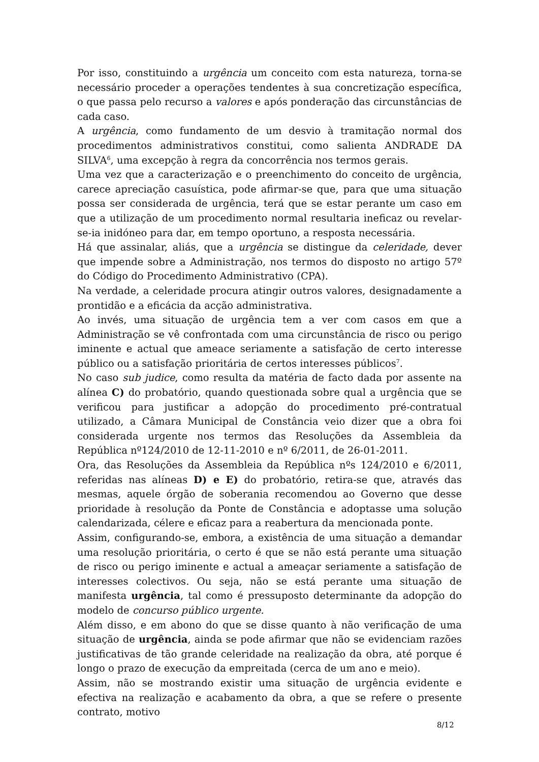Por isso, constituindo a urgência um conceito com esta natureza, torna-se necessário proceder a operações tendentes à sua concretização específica, o que passa pelo recurso a valores e após ponderação das circunstâncias de cada caso.
A urgência, como fundamento de um desvio à tramitação normal dos procedimentos administrativos constitui, como salienta ANDRADE DA SILVA<sup>6</sup>, uma excepção à regra da concorrência nos termos gerais.
Uma vez que a caracterização e o preenchimento do conceito de urgência, carece apreciação casuística, pode afirmar-se que, para que uma situação possa ser considerada de urgência, terá que se estar perante um caso em que a utilização de um procedimento normal resultaria ineficaz ou revelar-se-ia inidóneo para dar, em tempo oportuno, a resposta necessária.
Há que assinalar, aliás, que a urgência se distingue da celeridade, dever que impende sobre a Administração, nos termos do disposto no artigo 57º do Código do Procedimento Administrativo (CPA).
Na verdade, a celeridade procura atingir outros valores, designadamente a prontidão e a eficácia da acção administrativa.
Ao invés, uma situação de urgência tem a ver com casos em que a Administração se vê confrontada com uma circunstância de risco ou perigo iminente e actual que ameace seriamente a satisfação de certo interesse público ou a satisfação prioritária de certos interesses públicos<sup>7</sup>.
No caso sub judice, como resulta da matéria de facto dada por assente na alínea C) do probatório, quando questionada sobre qual a urgência que se verificou para justificar a adopção do procedimento pré-contratual utilizado, a Câmara Municipal de Constância veio dizer que a obra foi considerada urgente nos termos das Resoluções da Assembleia da República nº124/2010 de 12-11-2010 e nº 6/2011, de 26-01-2011.
Ora, das Resoluções da Assembleia da República nºs 124/2010 e 6/2011, referidas nas alíneas D) e E) do probatório, retira-se que, através das mesmas, aquele órgão de soberania recomendou ao Governo que desse prioridade à resolução da Ponte de Constância e adoptasse uma solução calendarizada, célere e eficaz para a reabertura da mencionada ponte.
Assim, configurando-se, embora, a existência de uma situação a demandar uma resolução prioritária, o certo é que se não está perante uma situação de risco ou perigo iminente e actual a ameaçar seriamente a satisfação de interesses colectivos. Ou seja, não se está perante uma situação de manifesta urgência, tal como é pressuposto determinante da adopção do modelo de concurso público urgente.
Além disso, e em abono do que se disse quanto à não verificação de uma situação de urgência, ainda se pode afirmar que não se evidenciam razões justificativas de tão grande celeridade na realização da obra, até porque é longo o prazo de execução da empreitada (cerca de um ano e meio).
Assim, não se mostrando existir uma situação de urgência evidente e efectiva na realização e acabamento da obra, a que se refere o presente contrato, motivo
8/12